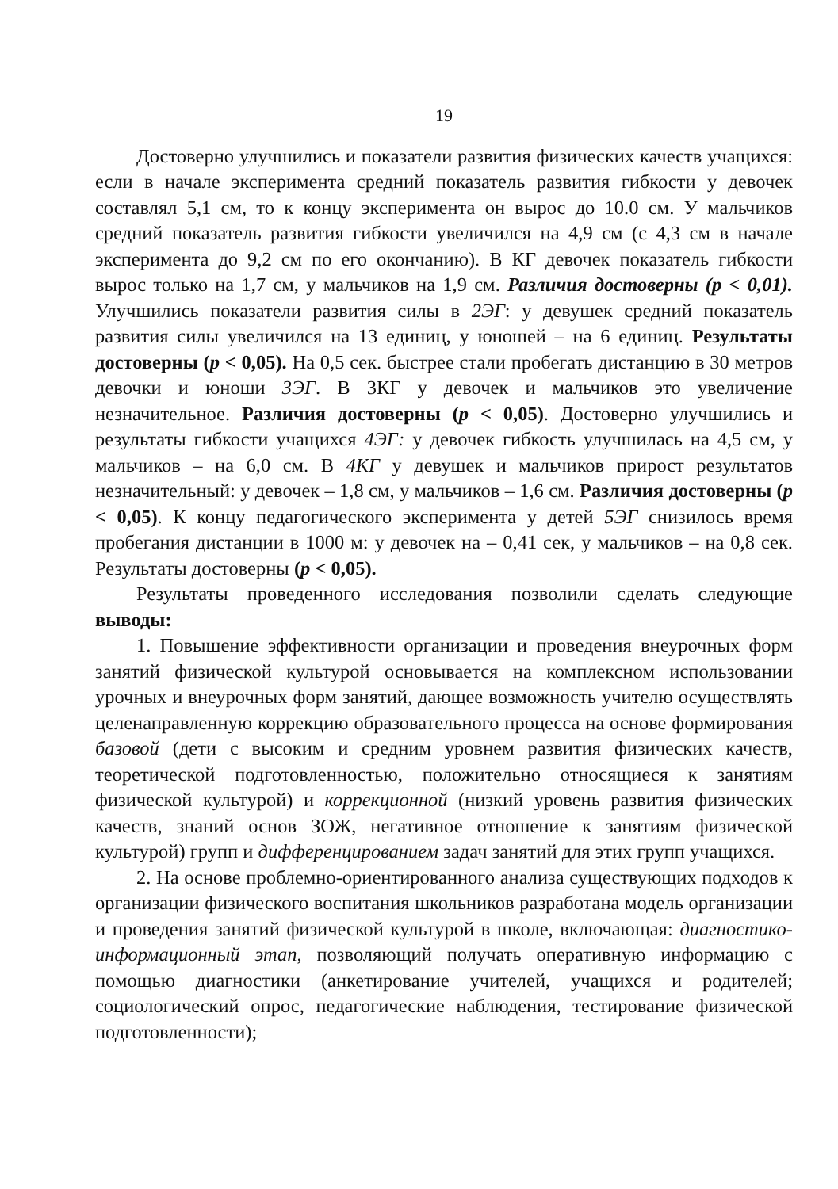19
Достоверно улучшились и показатели развития физических качеств учащихся: если в начале эксперимента средний показатель развития гибкости у девочек составлял 5,1 см, то к концу эксперимента он вырос до 10.0 см. У мальчиков средний показатель развития гибкости увеличился на 4,9 см (с 4,3 см в начале эксперимента до 9,2 см по его окончанию). В КГ девочек показатель гибкости вырос только на 1,7 см, у мальчиков на 1,9 см. Различия достоверны (р < 0,01). Улучшились показатели развития силы в 2ЭГ: у девушек средний показатель развития силы увеличился на 13 единиц, у юношей – на 6 единиц. Результаты достоверны (р < 0,05). На 0,5 сек. быстрее стали пробегать дистанцию в 30 метров девочки и юноши 3ЭГ. В 3КГ у девочек и мальчиков это увеличение незначительное. Различия достоверны (р < 0,05). Достоверно улучшились и результаты гибкости учащихся 4ЭГ: у девочек гибкость улучшилась на 4,5 см, у мальчиков – на 6,0 см. В 4КГ у девушек и мальчиков прирост результатов незначительный: у девочек – 1,8 см, у мальчиков – 1,6 см. Различия достоверны (р < 0,05). К концу педагогического эксперимента у детей 5ЭГ снизилось время пробегания дистанции в 1000 м: у девочек на – 0,41 сек, у мальчиков – на 0,8 сек. Результаты достоверны (р < 0,05).
Результаты проведенного исследования позволили сделать следующие выводы:
1. Повышение эффективности организации и проведения внеурочных форм занятий физической культурой основывается на комплексном использовании урочных и внеурочных форм занятий, дающее возможность учителю осуществлять целенаправленную коррекцию образовательного процесса на основе формирования базовой (дети с высоким и средним уровнем развития физических качеств, теоретической подготовленностью, положительно относящиеся к занятиям физической культурой) и коррекционной (низкий уровень развития физических качеств, знаний основ ЗОЖ, негативное отношение к занятиям физической культурой) групп и дифференцированием задач занятий для этих групп учащихся.
2. На основе проблемно-ориентированного анализа существующих подходов к организации физического воспитания школьников разработана модель организации и проведения занятий физической культурой в школе, включающая: диагностико-информационный этап, позволяющий получать оперативную информацию с помощью диагностики (анкетирование учителей, учащихся и родителей; социологический опрос, педагогические наблюдения, тестирование физической подготовленности);